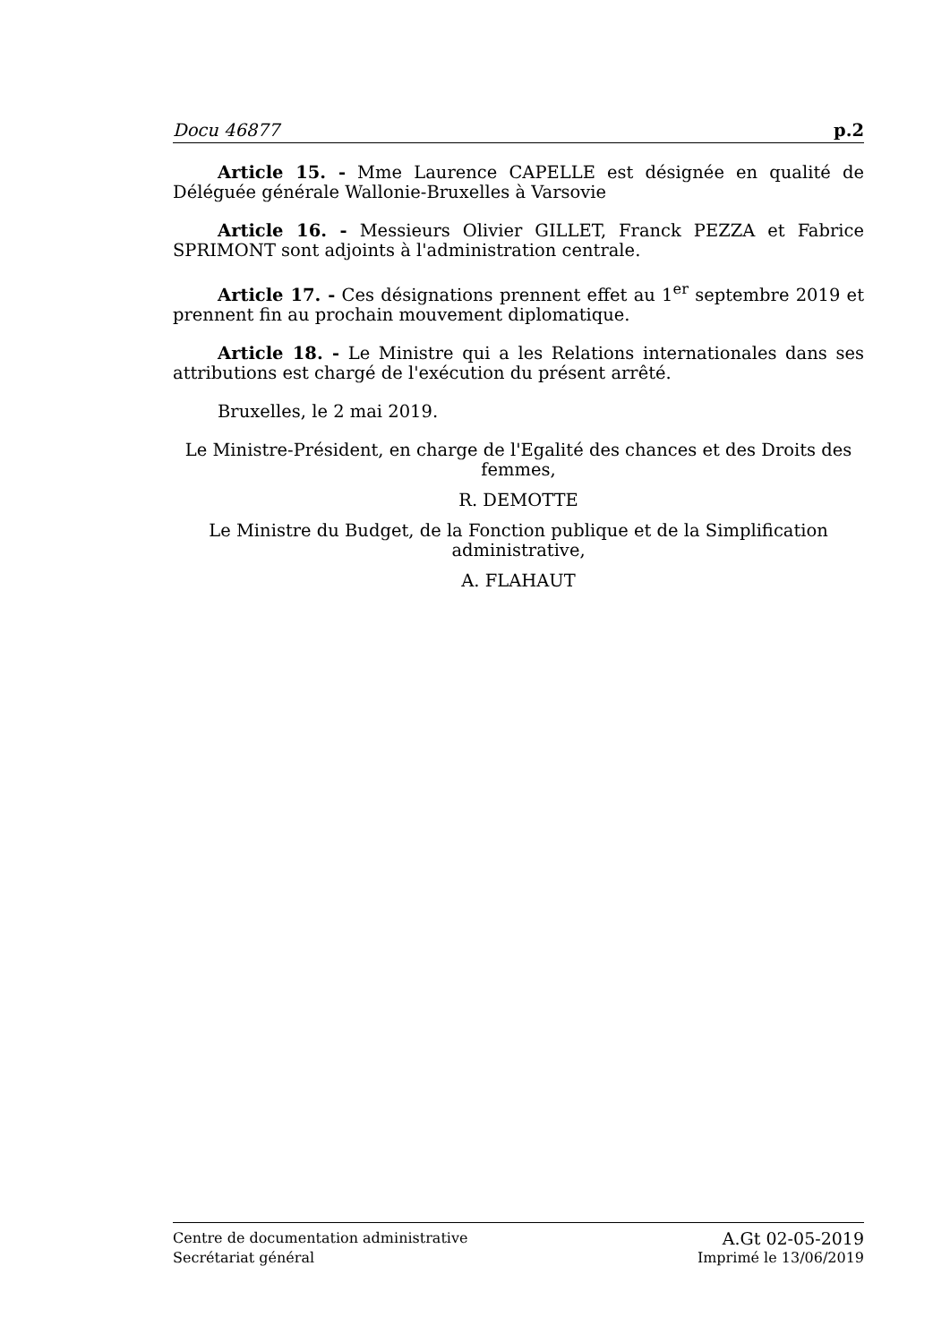Docu 46877 p.2
Article 15. - Mme Laurence CAPELLE est désignée en qualité de Déléguée générale Wallonie-Bruxelles à Varsovie
Article 16. - Messieurs Olivier GILLET, Franck PEZZA et Fabrice SPRIMONT sont adjoints à l'administration centrale.
Article 17. - Ces désignations prennent effet au 1<sup>er</sup> septembre 2019 et prennent fin au prochain mouvement diplomatique.
Article 18. - Le Ministre qui a les Relations internationales dans ses attributions est chargé de l'exécution du présent arrêté.
Bruxelles, le 2 mai 2019.
Le Ministre-Président, en charge de l'Egalité des chances et des Droits des femmes,
R. DEMOTTE
Le Ministre du Budget, de la Fonction publique et de la Simplification administrative,
A. FLAHAUT
Centre de documentation administrative A.Gt 02-05-2019
Secrétariat général Imprimé le 13/06/2019